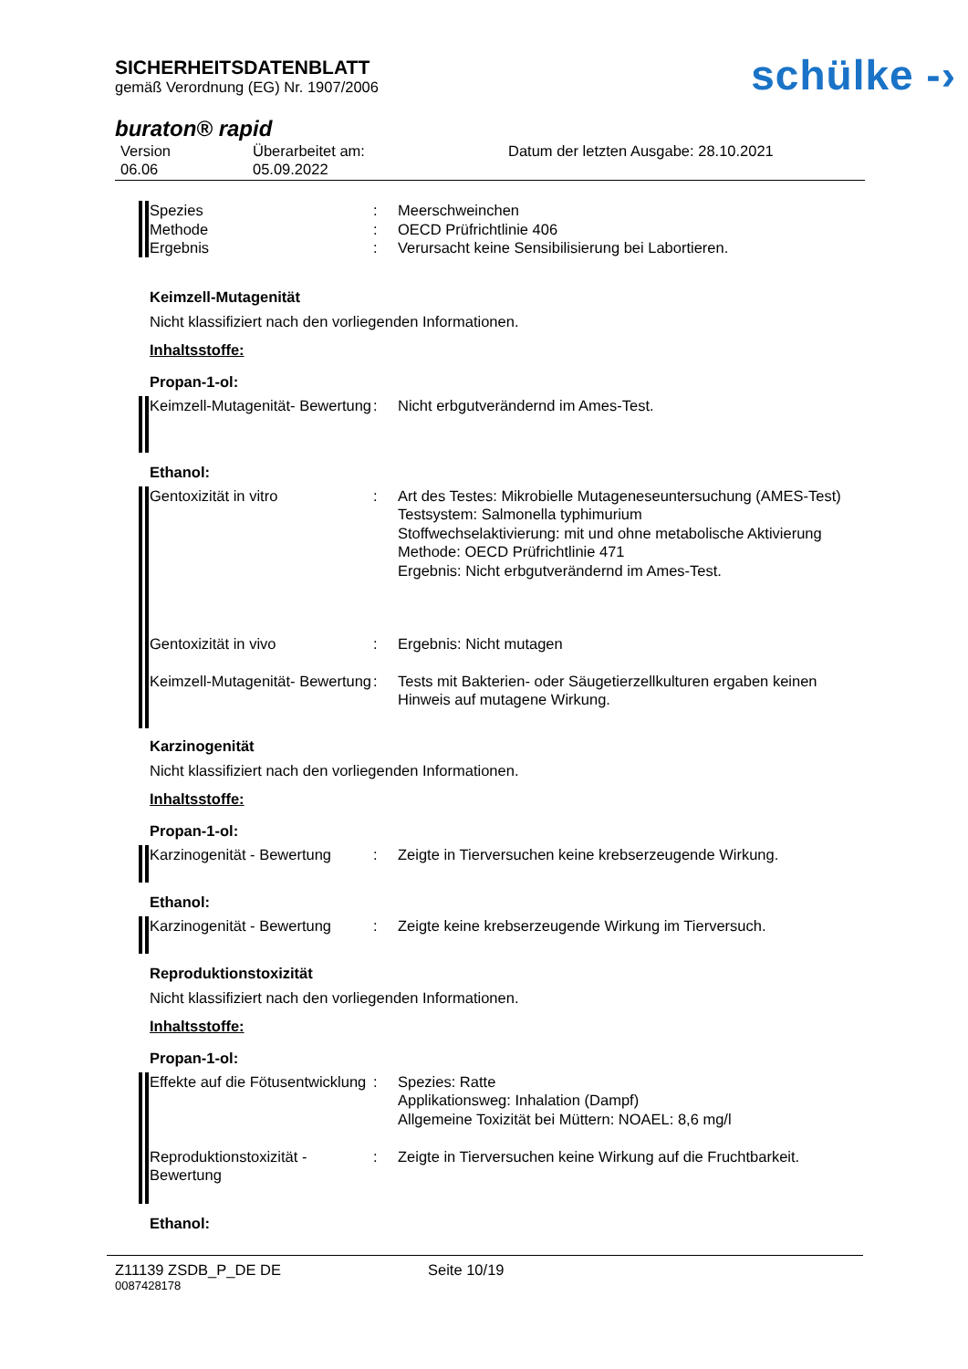SICHERHEITSDATENBLATT
gemäß Verordnung (EG) Nr. 1907/2006
schülke -›
buraton® rapid
Version
06.06
Überarbeitet am:
05.09.2022
Datum der letzten Ausgabe: 28.10.2021
| Spezies | : | Meerschweinchen |
| Methode | : | OECD Prüfrichtlinie 406 |
| Ergebnis | : | Verursacht keine Sensibilisierung bei Labortieren. |
Keimzell-Mutagenität
Nicht klassifiziert nach den vorliegenden Informationen.
Inhaltsstoffe:
Propan-1-ol:
| Keimzell-Mutagenität- Bewertung | : | Nicht erbgutverändernd im Ames-Test. |
Ethanol:
| Gentoxizität in vitro | : | Art des Testes: Mikrobielle Mutageneseuntersuchung (AMES-Test) Testsystem: Salmonella typhimurium Stoffwechselaktivierung: mit und ohne metabolische Aktivierung Methode: OECD Prüfrichtlinie 471 Ergebnis: Nicht erbgutverändernd im Ames-Test. |
| Gentoxizität in vivo | : | Ergebnis: Nicht mutagen |
| Keimzell-Mutagenität- Bewertung | : | Tests mit Bakterien- oder Säugetierzellkulturen ergaben keinen Hinweis auf mutagene Wirkung. |
Karzinogenität
Nicht klassifiziert nach den vorliegenden Informationen.
Inhaltsstoffe:
Propan-1-ol:
| Karzinogenität - Bewertung | : | Zeigte in Tierversuchen keine krebserzeugende Wirkung. |
Ethanol:
| Karzinogenität - Bewertung | : | Zeigte keine krebserzeugende Wirkung im Tierversuch. |
Reproduktionstoxizität
Nicht klassifiziert nach den vorliegenden Informationen.
Inhaltsstoffe:
Propan-1-ol:
| Effekte auf die Fötusentwicklung | : | Spezies: Ratte Applikationsweg: Inhalation (Dampf) Allgemeine Toxizität bei Müttern: NOAEL: 8,6 mg/l |
| Reproduktionstoxizität - Bewertung | : | Zeigte in Tierversuchen keine Wirkung auf die Fruchtbarkeit. |
Ethanol:
Z11139 ZSDB_P_DE DE Seite 10/19
0087428178